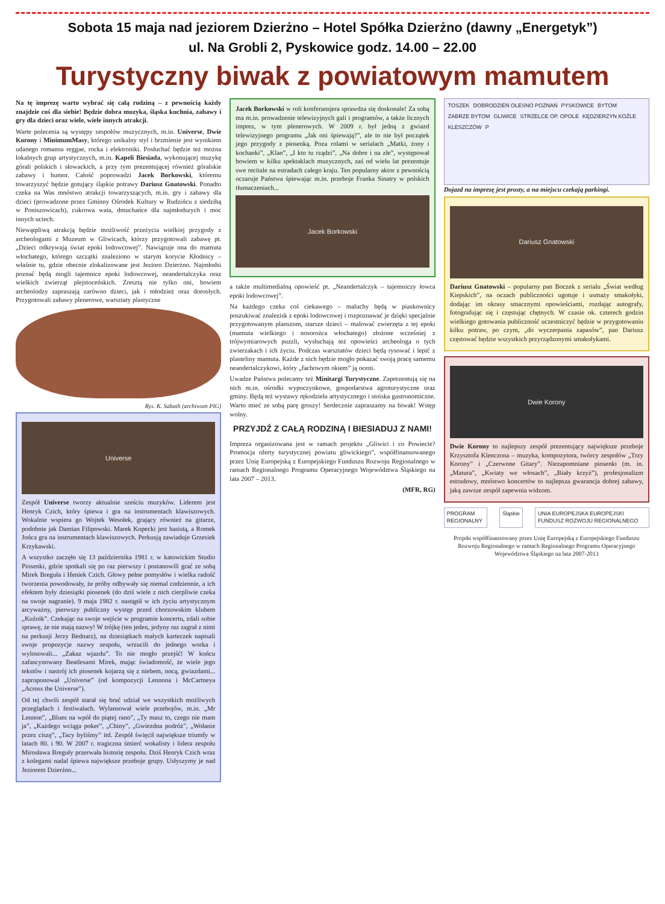Sobota 15 maja nad jeziorem Dzierżno – Hotel Spółka Dzierżno (dawny „Energetyk”)
ul. Na Grobli 2, Pyskowice godz. 14.00 – 22.00
Turystyczny biwak z powiatowym mamutem
Na tę imprezę warto wybrać się całą rodziną – z pewnością każdy znajdzie coś dla siebie! Będzie dobra muzyka, śląska kuchnia, zabawy i gry dla dzieci oraz wiele, wiele innych atrakcji.
Warte polecenia są występy zespołów muzycznych, m.in. Universe, Dwie Korony i MinimumMasy, którego unikalny styl i brzmienie jest wynikiem udanego romansu reggae, rocka i elektroniki. Posłuchać będzie też można lokalnych grup artystycznych, m.in. Kapeli Biesiada, wykonującej muzykę górali polskich i słowackich, a przy tym prezentującej również góralskie zabawy i humor. Całość poprowadzi Jacek Borkowski, któremu towarzyszyć będzie gotujący śląskie potrawy Dariusz Gnatowski. Ponadto czeka na Was mnóstwo atrakcji towarzyszących, m.in. gry i zabawy dla dzieci (prowadzone przez Gminny Ośrodek Kultury w Rudzińcu z siedzibą w Poniszowicach), cukrowa wata, dmuchańce dla najmłodszych i moc innych uciech.
Niewątpliwą atrakcją będzie możliwość przeżycia wielkiej przygody z archeologami z Muzeum w Gliwicach, którzy przygotowali zabawę pt. „Dzieci odkrywają świat epoki lodowcowej”. Nawiązuje ona do mamuta włochatego, którego szczątki znaleziono w starym korycie Kłodnicy – właśnie tu, gdzie obecnie zlokalizowane jest Jezioro Dzierżno. Najmłodsi poznać będą mogli tajemnice epoki lodowcowej, neandertalczyka oraz wielkich zwierząt plejstoceńskich. Zresztą nie tylko oni, bowiem archeolodzy zapraszają zarówno dzieci, jak i młodzież oraz dorosłych. Przygotowali zabawy plenerowe, warsztaty plastyczne
Rys. K. Sabath (archiwum PIG)
Universe
Zespół Universe tworzy aktualnie sześciu muzyków. Liderem jest Henryk Czich, który śpiewa i gra na instrumentach klawiszowych. Wokalnie wspiera go Wojtek Wesołek, grający również na gitarze, podobnie jak Damian Filipowski. Marek Kopecki jest basistą, a Romek Jońca gra na instrumentach klawiszowych. Perkusją zawiaduje Grzesiek Krzykawski.
A wszystko zaczęło się 13 października 1981 r. w katowickim Studio Piosenki, gdzie spotkali się po raz pierwszy i postanowili grać ze sobą Mirek Breguła i Heniek Czich. Głowy pełne pomysłów i wielka radość tworzenia powodowały, że próby odbywały się niemal codziennie, a ich efektem były dziesiątki piosenek (do dziś wiele z nich cierpliwie czeka na swoje nagranie). 9 maja 1982 r. nastąpił w ich życiu artystycznym arcyważny, pierwszy publiczny występ przed chorzowskim klubem „Kuźnik”. Czekając na swoje wejście w programie koncertu, zdali sobie sprawę, że nie mają nazwy! W trójkę (ten jeden, jedyny raz zagrał z nimi na perkusji Jerzy Bednarz), na dziesiątkach małych karteczek napisali swoje propozycje nazwy zespołu, wrzucili do jednego worka i wylosowali... „Zakaz wjazdu”. To nie mogło przejść! W końcu zafascynowany Beatlesami Mirek, mając świadomość, że wiele jego tekstów i nastrój ich piosenek kojarzą się z niebem, nocą, gwiazdami... zaproponował „Universe” (od kompozycji Lennona i McCartneya „Across the Universe”).
Od tej chwili zespół starał się brać udział we wszystkich możliwych przeglądach i festiwalach. Wylansował wiele przebojów, m.in. „Mr Lennon”, „Blues na wpół do piątej rano”, „Ty masz to, czego nie mam ja”, „Każdego wciąga poker”, „Chiny”, „Gwiezdna podróż”, „Wołanie przez ciszę”, „Tacy byliśmy” itd. Zespół święcił największe triumfy w latach 80. i 90. W 2007 r. tragiczna śmierć wokalisty i lidera zespołu Mirosława Breguły przerwała historię zespołu. Dziś Henryk Czich wraz z kolegami nadal śpiewa największe przeboje grupy. Usłyszymy je nad Jeziorem Dzierżno...
Jacek Borkowski w roli konferansjera sprawdza się doskonale! Za sobą ma m.in. prowadzenie telewizyjnych gali i programów, a także licznych imprez, w tym plenerowych. W 2009 r. był jedną z gwiazd telewizyjnego programu „Jak oni śpiewają?”, ale to nie był początek jego przygody z piosenką. Poza rolami w serialach „Matki, żony i kochanki”, „Klan”, „I kto tu rządzi”, „Na dobre i na złe”, występował bowiem w kilku spektaklach muzycznych, zaś od wielu lat prezentuje swe recitale na estradach całego kraju. Ten popularny aktor z pewnością oczaruje Państwa śpiewając m.in. przeboje Franka Sinatry w polskich tłumaczeniach...
Jacek Borkowski
a także multimedialną opowieść pt. „Neandertalczyk – tajemniczy łowca epoki lodowcowej”.
Na każdego czeka coś ciekawego – maluchy będą w piaskownicy poszukiwać znalezisk z epoki lodowcowej i rozpoznawać je dzięki specjalnie przygotowanym planszom, starsze dzieci – malować zwierzęta z tej epoki (mamuta wielkiego i nosorożca włochatego) złożone wcześniej z trójwymiarowych puzzli, wysłuchają też opowieści archeologa o tych zwierzakach i ich życiu. Podczas warsztatów dzieci będą rysować i lepić z plasteliny mamuta. Każde z nich będzie mogło pokazać swoją pracę samemu neandertalczykowi, który „fachowym okiem” ją oceni.
Uwadze Państwa polecamy też Minitargi Turystyczne. Zaprezentują się na nich m.in. ośrodki wypoczynkowe, gospodarstwa agroturystyczne oraz gminy. Będą też wystawy rękodzieła artystycznego i stoiska gastronomiczne. Warto mieć ze sobą parę groszy! Serdecznie zapraszamy na biwak! Wstęp wolny.
PRZYJDŹ Z CAŁĄ RODZINĄ I BIESIADUJ Z NAMI!
Impreza organizowana jest w ramach projektu „Gliwici i co Powiecie? Promocja oferty turystycznej powiatu gliwickiego”, współfinansowanego przez Unię Europejską z Europejskiego Funduszu Rozwoju Regionalnego w ramach Regionalnego Programu Operacyjnego Województwa Śląskiego na lata 2007 – 2013.
(MFR, RG)
TOSZEK DOBRODZIEŃ OLESNO POZNAŃ PYSKOWICE BYTOM ZABRZE BYTOM GLIWICE STRZELCE OP. OPOLE KĘDZIERZYN KOŹLE KLESZCZÓW P
Dojazd na imprezę jest prosty, a na miejscu czekają parkingi.
Dariusz Gnatowski
Dariusz Gnatowski – popularny pan Boczek z serialu „Świat według Kiepskich”, na oczach publiczności ugotuje i usmaży smakołyki, dodając im okrasy smacznymi opowieściami, rozdając autografy, fotografując się i częstując chętnych. W czasie ok. czterech godzin wielkiego gotowania publiczność uczestniczyć będzie w przygotowaniu kilku potraw, po czym, „do wyczerpania zapasów”, pan Dariusz częstować będzie wszystkich przyrządzonymi smakołykami.
Dwie Korony
Dwie Korony to najlepszy zespół prezentujący największe przeboje Krzysztofa Klenczona – muzyka, kompozytora, twórcy zespołów „Trzy Korony” i „Czerwone Gitary”. Niezapomniane piosenki (m. in. „Matura”, „Kwiaty we włosach”, „Biały krzyż”), profesjonalizm estradowy, mnóstwo koncertów to najlepsza gwarancja dobrej zabawy, jaką zawsze zespół zapewnia widzom.
PROGRAM REGIONALNY Śląskie UNIA EUROPEJSKA EUROPEJSKI FUNDUSZ ROZWOJU REGIONALNEGO
Projekt współfinansowany przez Unię Europejską z Europejskiego Funduszu Rozwoju Regionalnego w ramach Regionalnego Programu Operacyjnego Województwa Śląskiego na lata 2007-2013